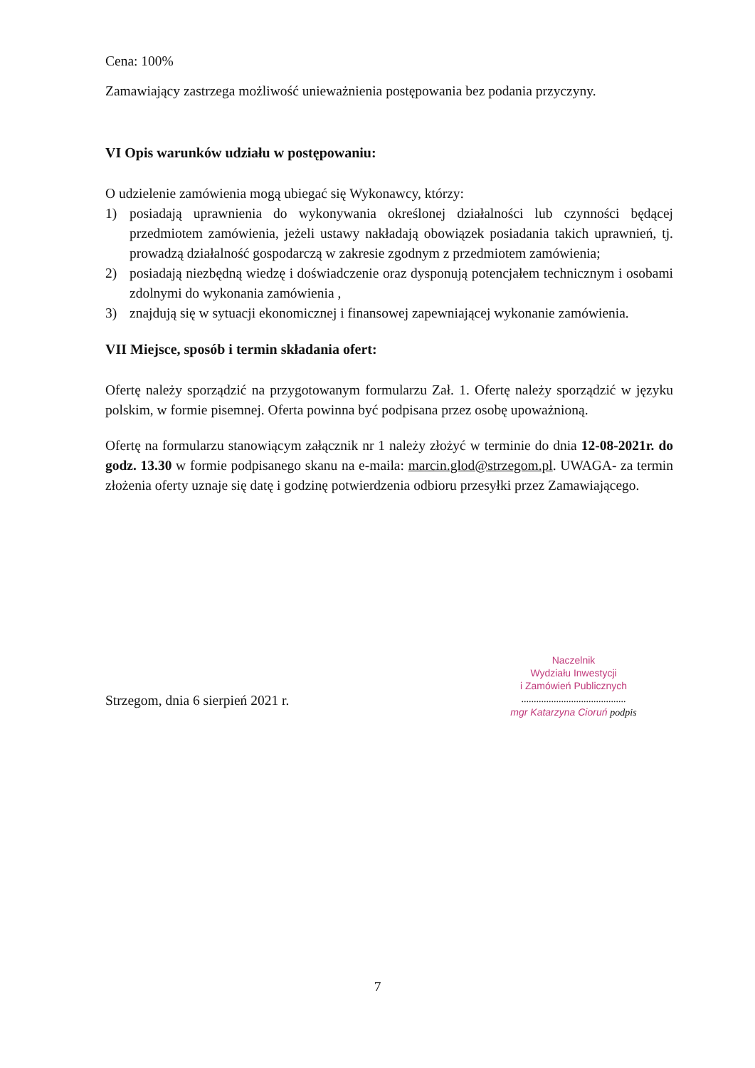Cena: 100%
Zamawiający zastrzega możliwość unieważnienia postępowania bez podania przyczyny.
VI Opis warunków udziału w postępowaniu:
O udzielenie zamówienia mogą ubiegać się Wykonawcy, którzy:
1) posiadają uprawnienia do wykonywania określonej działalności lub czynności będącej przedmiotem zamówienia, jeżeli ustawy nakładają obowiązek posiadania takich uprawnień, tj. prowadzą działalność gospodarczą w zakresie zgodnym z przedmiotem zamówienia;
2) posiadają niezbędną wiedzę i doświadczenie oraz dysponują potencjałem technicznym i osobami zdolnymi do wykonania zamówienia ,
3) znajdują się w sytuacji ekonomicznej i finansowej zapewniającej wykonanie zamówienia.
VII Miejsce, sposób i termin składania ofert:
Ofertę należy sporządzić na przygotowanym formularzu Zał. 1. Ofertę należy sporządzić w języku polskim, w formie pisemnej. Oferta powinna być podpisana przez osobę upoważnioną.
Ofertę na formularzu stanowiącym załącznik nr 1 należy złożyć w terminie do dnia 12-08-2021r. do godz. 13.30 w formie podpisanego skanu na e-maila: marcin.glod@strzegom.pl. UWAGA- za termin złożenia oferty uznaje się datę i godzinę potwierdzenia odbioru przesyłki przez Zamawiającego.
Strzegom, dnia 6 sierpień 2021 r.
Naczelnik
Wydziału Inwestycji
i Zamówień Publicznych
..........................................
mgr Katarzyna Cioruń podpis
7